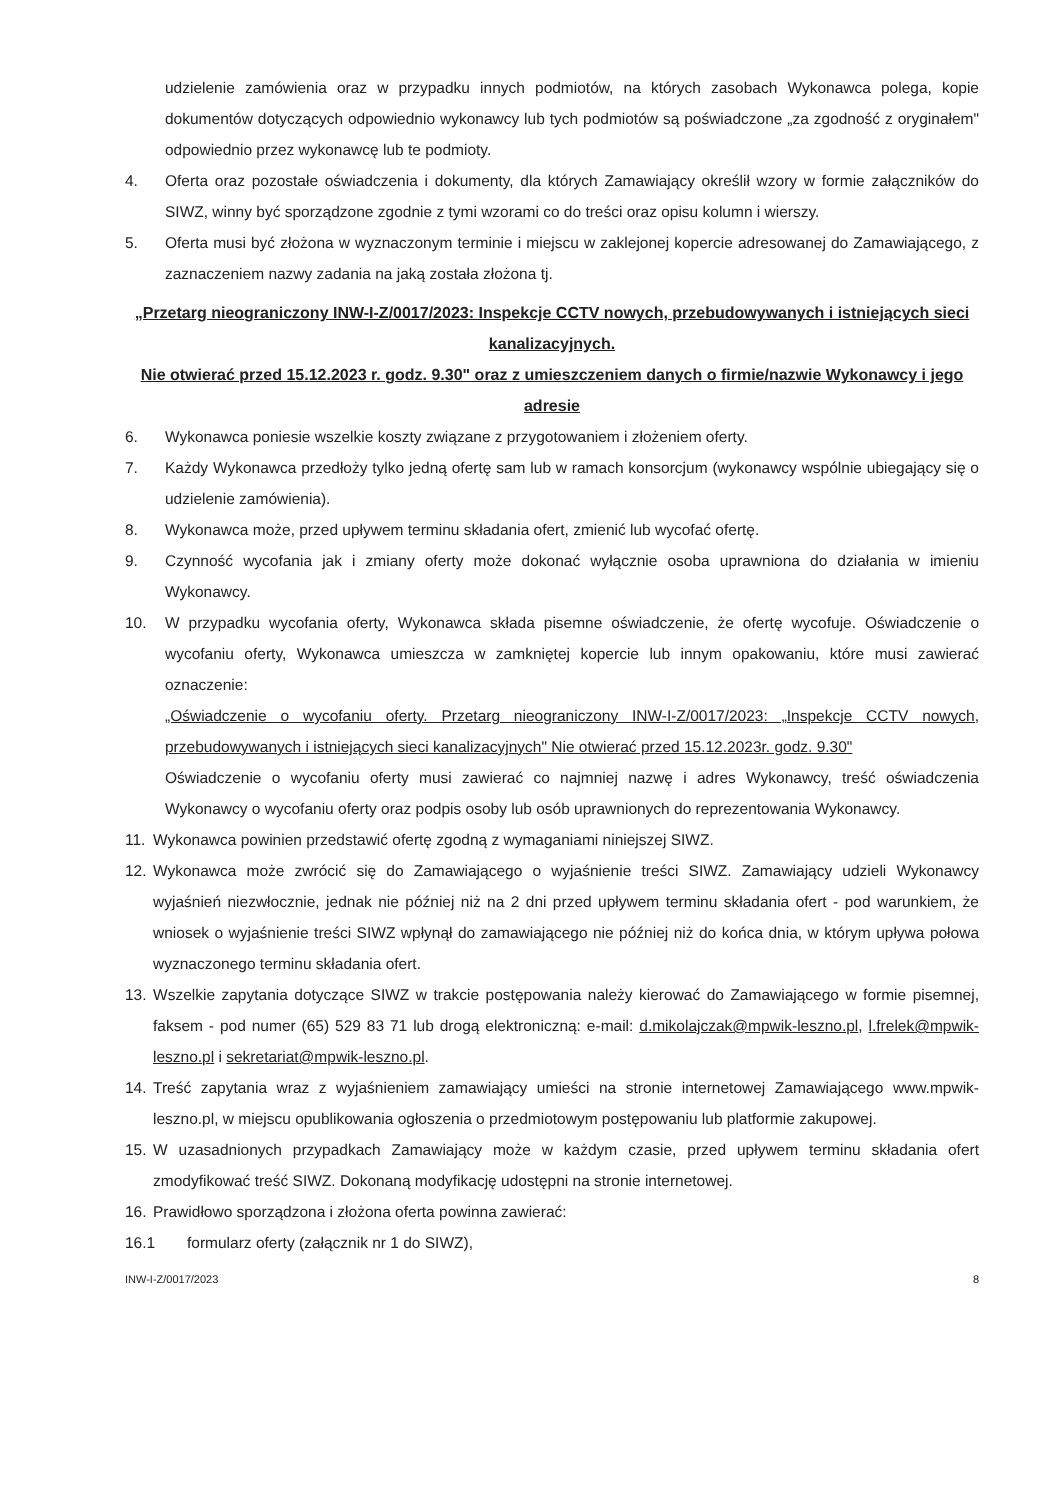udzielenie zamówienia oraz w przypadku innych podmiotów, na których zasobach Wykonawca polega, kopie dokumentów dotyczących odpowiednio wykonawcy lub tych podmiotów są poświadczone „za zgodność z oryginałem" odpowiednio przez wykonawcę lub te podmioty.
4. Oferta oraz pozostałe oświadczenia i dokumenty, dla których Zamawiający określił wzory w formie załączników do SIWZ, winny być sporządzone zgodnie z tymi wzorami co do treści oraz opisu kolumn i wierszy.
5. Oferta musi być złożona w wyznaczonym terminie i miejscu w zaklejonej kopercie adresowanej do Zamawiającego, z zaznaczeniem nazwy zadania na jaką została złożona tj.
„Przetarg nieograniczony INW-I-Z/0017/2023: Inspekcje CCTV nowych, przebudowywanych i istniejących sieci kanalizacyjnych.
Nie otwierać przed 15.12.2023 r. godz. 9.30" oraz z umieszczeniem danych o firmie/nazwie Wykonawcy i jego adresie
6. Wykonawca poniesie wszelkie koszty związane z przygotowaniem i złożeniem oferty.
7. Każdy Wykonawca przedłoży tylko jedną ofertę sam lub w ramach konsorcjum (wykonawcy wspólnie ubiegający się o udzielenie zamówienia).
8. Wykonawca może, przed upływem terminu składania ofert, zmienić lub wycofać ofertę.
9. Czynność wycofania jak i zmiany oferty może dokonać wyłącznie osoba uprawniona do działania w imieniu Wykonawcy.
10. W przypadku wycofania oferty, Wykonawca składa pisemne oświadczenie, że ofertę wycofuje. Oświadczenie o wycofaniu oferty, Wykonawca umieszcza w zamkniętej kopercie lub innym opakowaniu, które musi zawierać oznaczenie:
„Oświadczenie o wycofaniu oferty. Przetarg nieograniczony INW-I-Z/0017/2023: „Inspekcje CCTV nowych, przebudowywanych i istniejących sieci kanalizacyjnych" Nie otwierać przed 15.12.2023r. godz. 9.30"
Oświadczenie o wycofaniu oferty musi zawierać co najmniej nazwę i adres Wykonawcy, treść oświadczenia Wykonawcy o wycofaniu oferty oraz podpis osoby lub osób uprawnionych do reprezentowania Wykonawcy.
11. Wykonawca powinien przedstawić ofertę zgodną z wymaganiami niniejszej SIWZ.
12. Wykonawca może zwrócić się do Zamawiającego o wyjaśnienie treści SIWZ. Zamawiający udzieli Wykonawcy wyjaśnień niezwłocznie, jednak nie później niż na 2 dni przed upływem terminu składania ofert - pod warunkiem, że wniosek o wyjaśnienie treści SIWZ wpłynął do zamawiającego nie później niż do końca dnia, w którym upływa połowa wyznaczonego terminu składania ofert.
13. Wszelkie zapytania dotyczące SIWZ w trakcie postępowania należy kierować do Zamawiającego w formie pisemnej, faksem - pod numer (65) 529 83 71 lub drogą elektroniczną: e-mail: d.mikolajczak@mpwik-leszno.pl, l.frelek@mpwik-leszno.pl i sekretariat@mpwik-leszno.pl.
14. Treść zapytania wraz z wyjaśnieniem zamawiający umieści na stronie internetowej Zamawiającego www.mpwik-leszno.pl, w miejscu opublikowania ogłoszenia o przedmiotowym postępowaniu lub platformie zakupowej.
15. W uzasadnionych przypadkach Zamawiający może w każdym czasie, przed upływem terminu składania ofert zmodyfikować treść SIWZ. Dokonaną modyfikację udostępni na stronie internetowej.
16. Prawidłowo sporządzona i złożona oferta powinna zawierać:
16.1 formularz oferty (załącznik nr 1 do SIWZ),
INW-I-Z/0017/2023 8